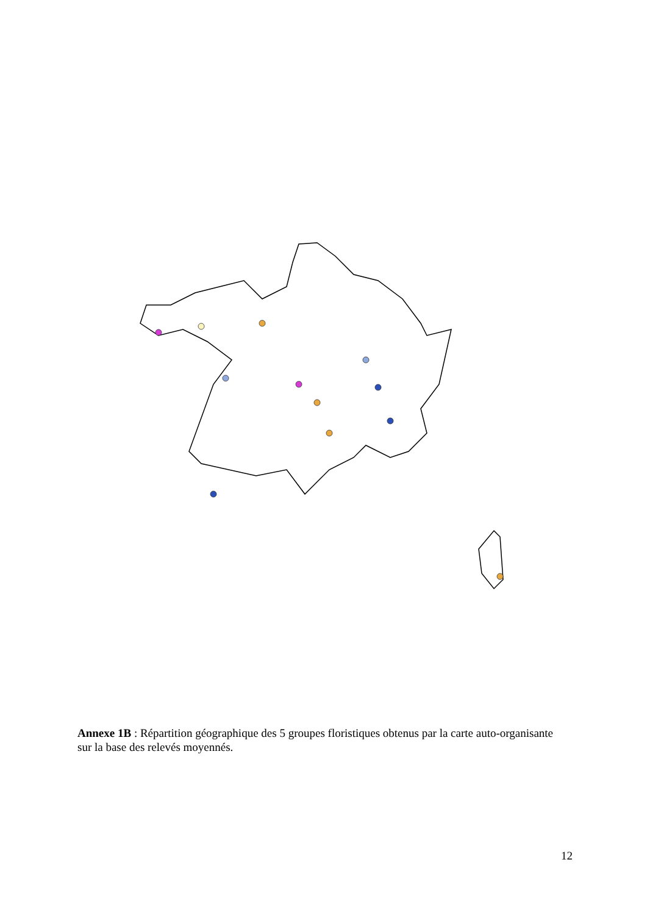Annexe 1B : Répartition géographique des 5 groupes floristiques obtenus par la carte auto-organisante sur la base des relevés moyennés.
12